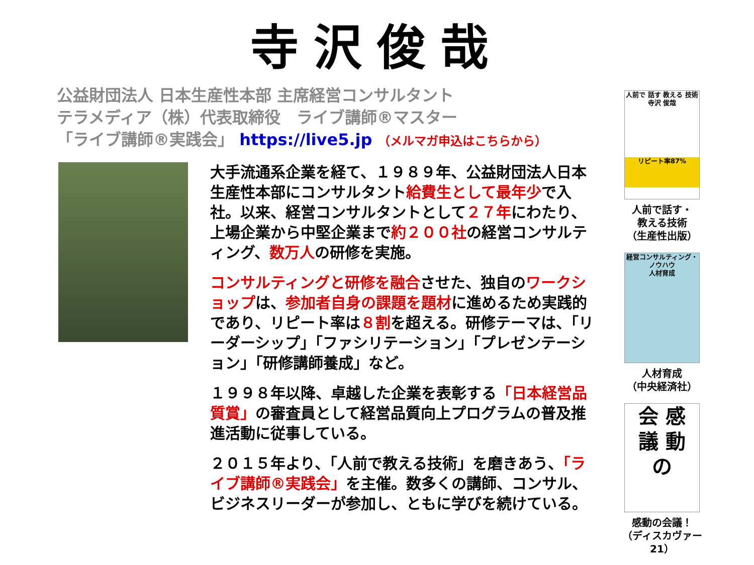寺沢俊哉
公益財団法人 日本生産性本部 主席経営コンサルタント
テラメディア（株）代表取締役　ライブ講師®マスター
「ライブ講師®実践会」 https://live5.jp （メルマガ申込はこちらから）
大手流通系企業を経て、１９８９年、公益財団法人日本生産性本部にコンサルタント給費生として最年少で入社。以来、経営コンサルタントとして２７年にわたり、上場企業から中堅企業まで約２００社の経営コンサルティング、数万人の研修を実施。
コンサルティングと研修を融合させた、独自のワークショップは、参加者自身の課題を題材に進めるため実践的であり、リピート率は８割を超える。研修テーマは、「リーダーシップ」「ファシリテーション」「プレゼンテーション」「研修講師養成」など。
１９９８年以降、卓越した企業を表彰する「日本経営品質賞」の審査員として経営品質向上プログラムの普及推進活動に従事している。
２０１５年より、「人前で教える技術」を磨きあう、「ライブ講師®実践会」を主催。数多くの講師、コンサル、ビジネスリーダーが参加し、ともに学びを続けている。
人前で 話す 教える 技術
寺沢 俊哉
リピート率87%
人前で話す・
教える技術
（生産性出版）
経営コンサルティング・ノウハウ
人材育成
人材育成
（中央経済社）
会 感
議 動
の
感動の会議！
（ディスカヴァー21）